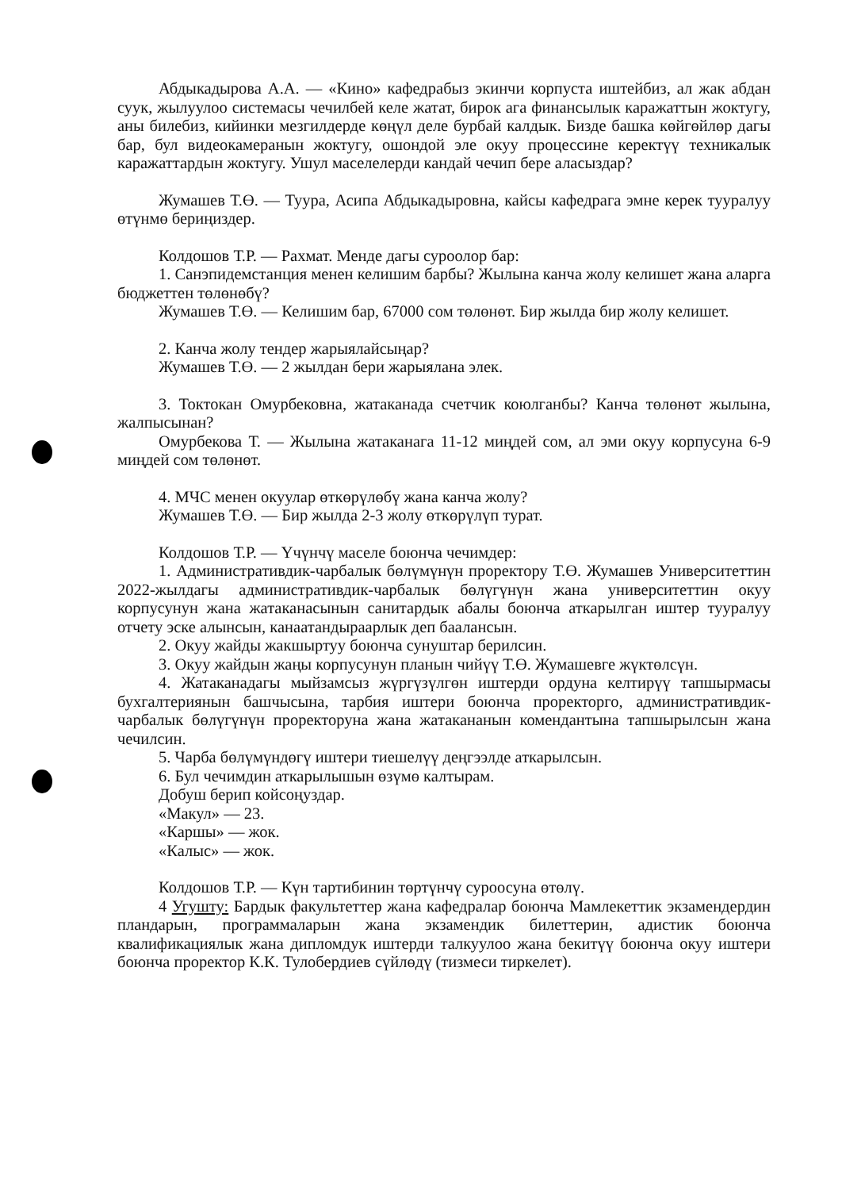Абдыкадырова А.А. — «Кино» кафедрабыз экинчи корпуста иштейбиз, ал жак абдан суук, жылуулоо системасы чечилбей келе жатат, бирок ага финансылык каражаттын жоктугу, аны билебиз, кийинки мезгилдерде көңүл деле бурбай калдык. Бизде башка көйгөйлөр дагы бар, бул видеокамеранын жоктугу, ошондой эле окуу процессине керектүү техникалык каражаттардын жоктугу. Ушул маселелерди кандай чечип бере аласыздар?
Жумашев Т.Ө. — Туура, Асипа Абдыкадыровна, кайсы кафедрага эмне керек тууралуу өтүнмө бериңиздер.
Колдошов Т.Р. — Рахмат. Менде дагы суроолор бар:
1. Санэпидемстанция менен келишим барбы? Жылына канча жолу келишет жана аларга бюджеттен төлөнөбү?
Жумашев Т.Ө. — Келишим бар, 67000 сом төлөнөт. Бир жылда бир жолу келишет.
2. Канча жолу тендер жарыялайсыңар?
Жумашев Т.Ө. — 2 жылдан бери жарыялана элек.
3. Токтокан Омурбековна, жатаканада счетчик коюлганбы? Канча төлөнөт жылына, жалпысынан?
Омурбекова Т. — Жылына жатаканага 11-12 миңдей сом, ал эми окуу корпусуна 6-9 миңдей сом төлөнөт.
4. МЧС менен окуулар өткөрүлөбү жана канча жолу?
Жумашев Т.Ө. — Бир жылда 2-3 жолу өткөрүлүп турат.
Колдошов Т.Р. — Үчүнчү маселе боюнча чечимдер:
1. Административдик-чарбалык бөлүмүнүн проректору Т.Ө. Жумашев Университеттин 2022-жылдагы административдик-чарбалык бөлүгүнүн жана университеттин окуу корпусунун жана жатаканасынын санитардык абалы боюнча аткарылган иштер тууралуу отчету эске алынсын, канаатандыраарлык деп бааланcын.
2. Окуу жайды жакшыртуу боюнча сунуштар берилсин.
3. Окуу жайдын жаңы корпусунун планын чийүү Т.Ө. Жумашевге жүктөлсүн.
4. Жатаканадагы мыйзамсыз жүргүзүлгөн иштерди ордуна келтирүү тапшырмасы бухгалтериянын башчысына, тарбия иштери боюнча проректорго, административдик-чарбалык бөлүгүнүн проректоруна жана жатакананын комендантына тапшырылсын жана чечилсин.
5. Чарба бөлүмүндөгү иштери тиешелүү деңгээлде аткарылсын.
6. Бул чечимдин аткарылышын өзүмө калтырам.
Добуш берип койсоңуздар.
«Макул» — 23.
«Каршы» — жок.
«Калыс» — жок.
Колдошов Т.Р. — Күн тартибинин төртүнчү суроосуна өтөлү.
4 Угушту: Бардык факультеттер жана кафедралар боюнча Мамлекеттик экзамендердин пландарын, программаларын жана экзамендик билеттерин, адистик боюнча квалификациялык жана дипломдук иштерди талкуулоо жана бекитүү боюнча окуу иштери боюнча проректор К.К. Тулобердиев сүйлөдү (тизмеси тиркелет).